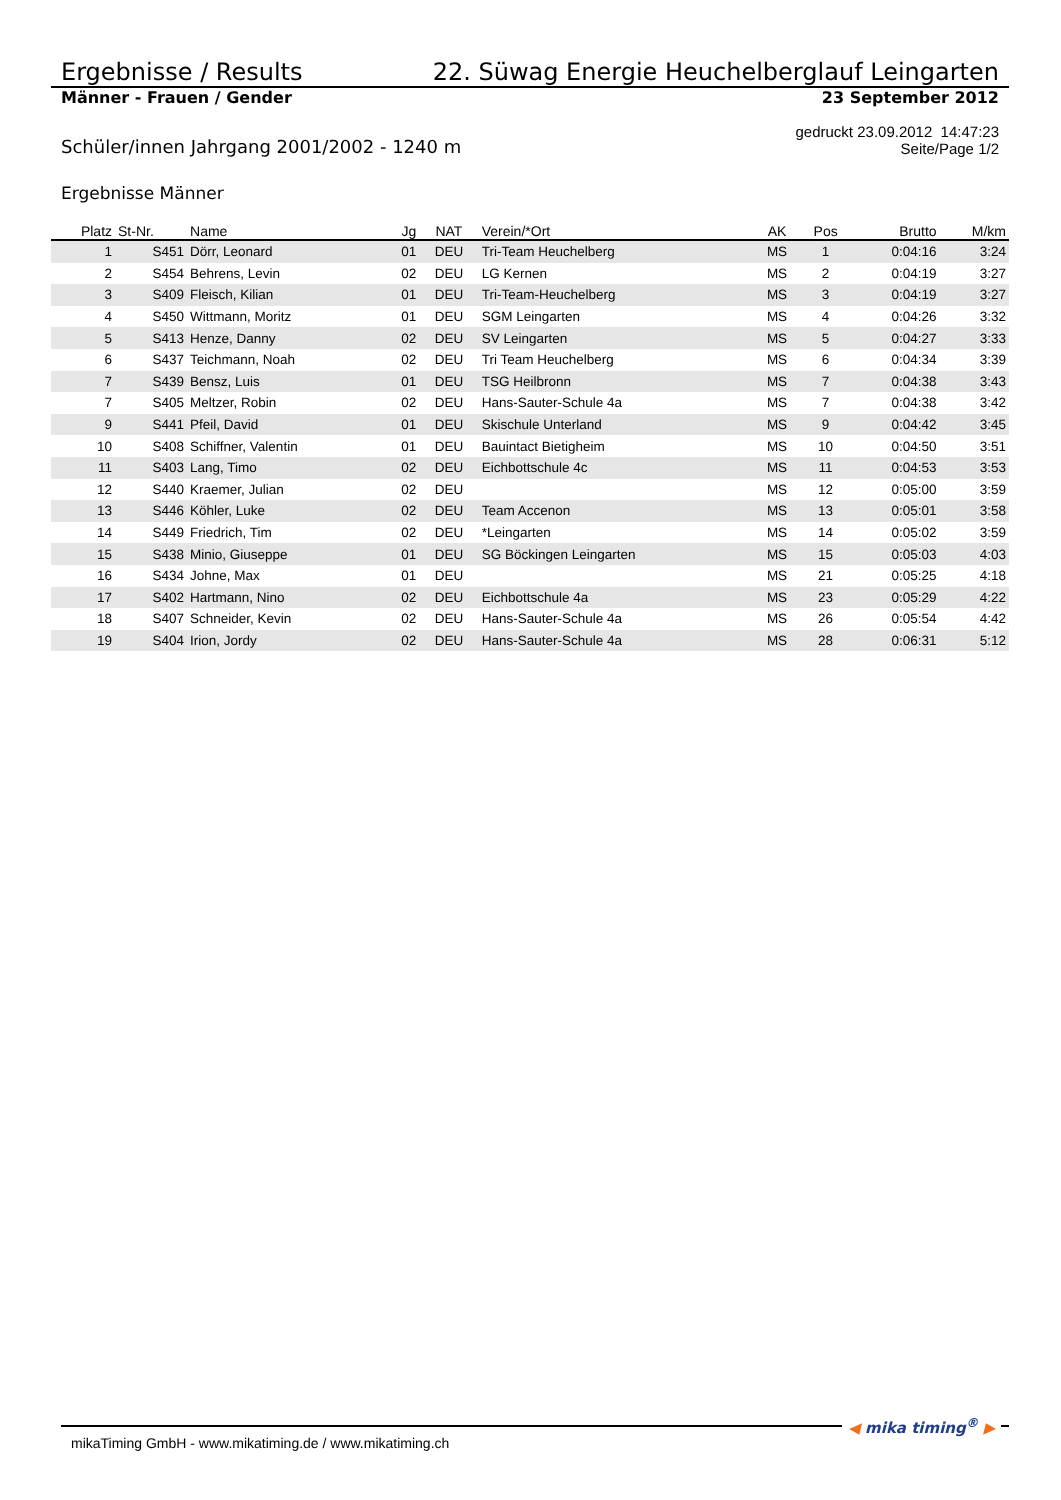Ergebnisse / Results 22. Süwag Energie Heuchelberglauf Leingarten
Männer - Frauen / Gender 23 September 2012
Schüler/innen Jahrgang 2001/2002 - 1240 m gedruckt 23.09.2012 14:47:23
Seite/Page 1/2
Ergebnisse Männer
| Platz | St-Nr. | Name | Jg | NAT | Verein/*Ort | AK | Pos | Brutto | M/km |
| --- | --- | --- | --- | --- | --- | --- | --- | --- | --- |
| 1 | S451 | Dörr, Leonard | 01 | DEU | Tri-Team Heuchelberg | MS | 1 | 0:04:16 | 3:24 |
| 2 | S454 | Behrens, Levin | 02 | DEU | LG Kernen | MS | 2 | 0:04:19 | 3:27 |
| 3 | S409 | Fleisch, Kilian | 01 | DEU | Tri-Team-Heuchelberg | MS | 3 | 0:04:19 | 3:27 |
| 4 | S450 | Wittmann, Moritz | 01 | DEU | SGM Leingarten | MS | 4 | 0:04:26 | 3:32 |
| 5 | S413 | Henze, Danny | 02 | DEU | SV Leingarten | MS | 5 | 0:04:27 | 3:33 |
| 6 | S437 | Teichmann, Noah | 02 | DEU | Tri Team Heuchelberg | MS | 6 | 0:04:34 | 3:39 |
| 7 | S439 | Bensz, Luis | 01 | DEU | TSG Heilbronn | MS | 7 | 0:04:38 | 3:43 |
| 7 | S405 | Meltzer, Robin | 02 | DEU | Hans-Sauter-Schule 4a | MS | 7 | 0:04:38 | 3:42 |
| 9 | S441 | Pfeil, David | 01 | DEU | Skischule Unterland | MS | 9 | 0:04:42 | 3:45 |
| 10 | S408 | Schiffner, Valentin | 01 | DEU | Bauintact Bietigheim | MS | 10 | 0:04:50 | 3:51 |
| 11 | S403 | Lang, Timo | 02 | DEU | Eichbottschule 4c | MS | 11 | 0:04:53 | 3:53 |
| 12 | S440 | Kraemer, Julian | 02 | DEU | | MS | 12 | 0:05:00 | 3:59 |
| 13 | S446 | Köhler, Luke | 02 | DEU | Team Accenon | MS | 13 | 0:05:01 | 3:58 |
| 14 | S449 | Friedrich, Tim | 02 | DEU | *Leingarten | MS | 14 | 0:05:02 | 3:59 |
| 15 | S438 | Minio, Giuseppe | 01 | DEU | SG Böckingen Leingarten | MS | 15 | 0:05:03 | 4:03 |
| 16 | S434 | Johne, Max | 01 | DEU | | MS | 21 | 0:05:25 | 4:18 |
| 17 | S402 | Hartmann, Nino | 02 | DEU | Eichbottschule 4a | MS | 23 | 0:05:29 | 4:22 |
| 18 | S407 | Schneider, Kevin | 02 | DEU | Hans-Sauter-Schule 4a | MS | 26 | 0:05:54 | 4:42 |
| 19 | S404 | Irion, Jordy | 02 | DEU | Hans-Sauter-Schule 4a | MS | 28 | 0:06:31 | 5:12 |
mikaTiming GmbH - www.mikatiming.de / www.mikatiming.ch
◀ mika timing<sup>®</sup> ▶